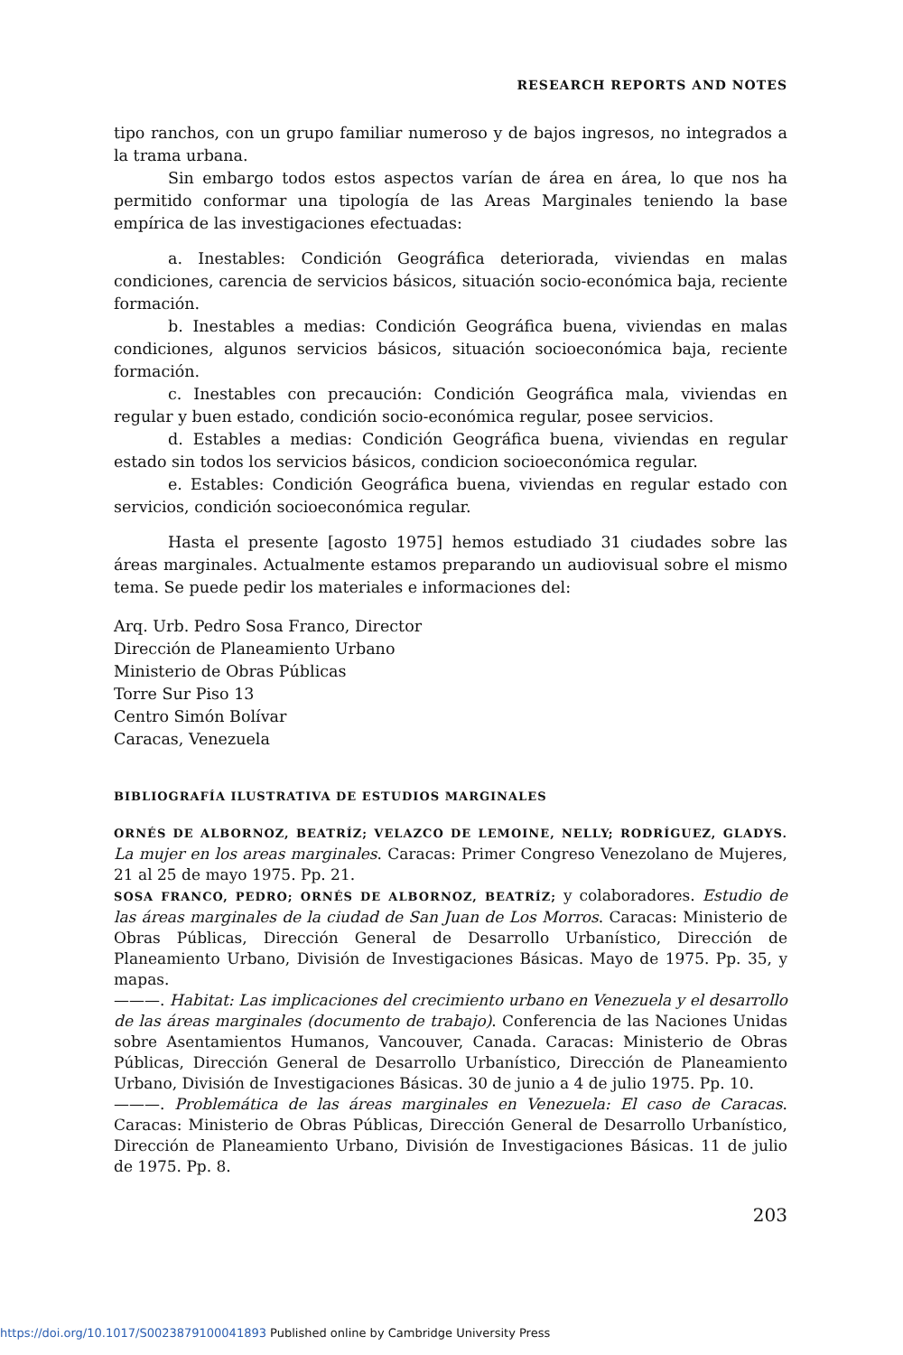RESEARCH REPORTS AND NOTES
tipo ranchos, con un grupo familiar numeroso y de bajos ingresos, no integrados a la trama urbana.
Sin embargo todos estos aspectos varían de área en área, lo que nos ha permitido conformar una tipología de las Areas Marginales teniendo la base empírica de las investigaciones efectuadas:
a. Inestables: Condición Geográfica deteriorada, viviendas en malas condiciones, carencia de servicios básicos, situación socio-económica baja, reciente formación.
b. Inestables a medias: Condición Geográfica buena, viviendas en malas condiciones, algunos servicios básicos, situación socioeconómica baja, reciente formación.
c. Inestables con precaución: Condición Geográfica mala, viviendas en regular y buen estado, condición socio-económica regular, posee servicios.
d. Estables a medias: Condición Geográfica buena, viviendas en regular estado sin todos los servicios básicos, condicion socioeconómica regular.
e. Estables: Condición Geográfica buena, viviendas en regular estado con servicios, condición socioeconómica regular.
Hasta el presente [agosto 1975] hemos estudiado 31 ciudades sobre las áreas marginales. Actualmente estamos preparando un audiovisual sobre el mismo tema. Se puede pedir los materiales e informaciones del:
Arq. Urb. Pedro Sosa Franco, Director
Dirección de Planeamiento Urbano
Ministerio de Obras Públicas
Torre Sur Piso 13
Centro Simón Bolívar
Caracas, Venezuela
BIBLIOGRAFÍA ILUSTRATIVA DE ESTUDIOS MARGINALES
ORNÉS DE ALBORNOZ, BEATRÍZ; VELAZCO DE LEMOINE, NELLY; RODRÍGUEZ, GLADYS. La mujer en los areas marginales. Caracas: Primer Congreso Venezolano de Mujeres, 21 al 25 de mayo 1975. Pp. 21.
SOSA FRANCO, PEDRO; ORNÉS DE ALBORNOZ, BEATRÍZ; y colaboradores. Estudio de las áreas marginales de la ciudad de San Juan de Los Morros. Caracas: Ministerio de Obras Públicas, Dirección General de Desarrollo Urbanístico, Dirección de Planeamiento Urbano, División de Investigaciones Básicas. Mayo de 1975. Pp. 35, y mapas.
———. Habitat: Las implicaciones del crecimiento urbano en Venezuela y el desarrollo de las áreas marginales (documento de trabajo). Conferencia de las Naciones Unidas sobre Asentamientos Humanos, Vancouver, Canada. Caracas: Ministerio de Obras Públicas, Dirección General de Desarrollo Urbanístico, Dirección de Planeamiento Urbano, División de Investigaciones Básicas. 30 de junio a 4 de julio 1975. Pp. 10.
———. Problemática de las áreas marginales en Venezuela: El caso de Caracas. Caracas: Ministerio de Obras Públicas, Dirección General de Desarrollo Urbanístico, Dirección de Planeamiento Urbano, División de Investigaciones Básicas. 11 de julio de 1975. Pp. 8.
203
https://doi.org/10.1017/S0023879100041893 Published online by Cambridge University Press